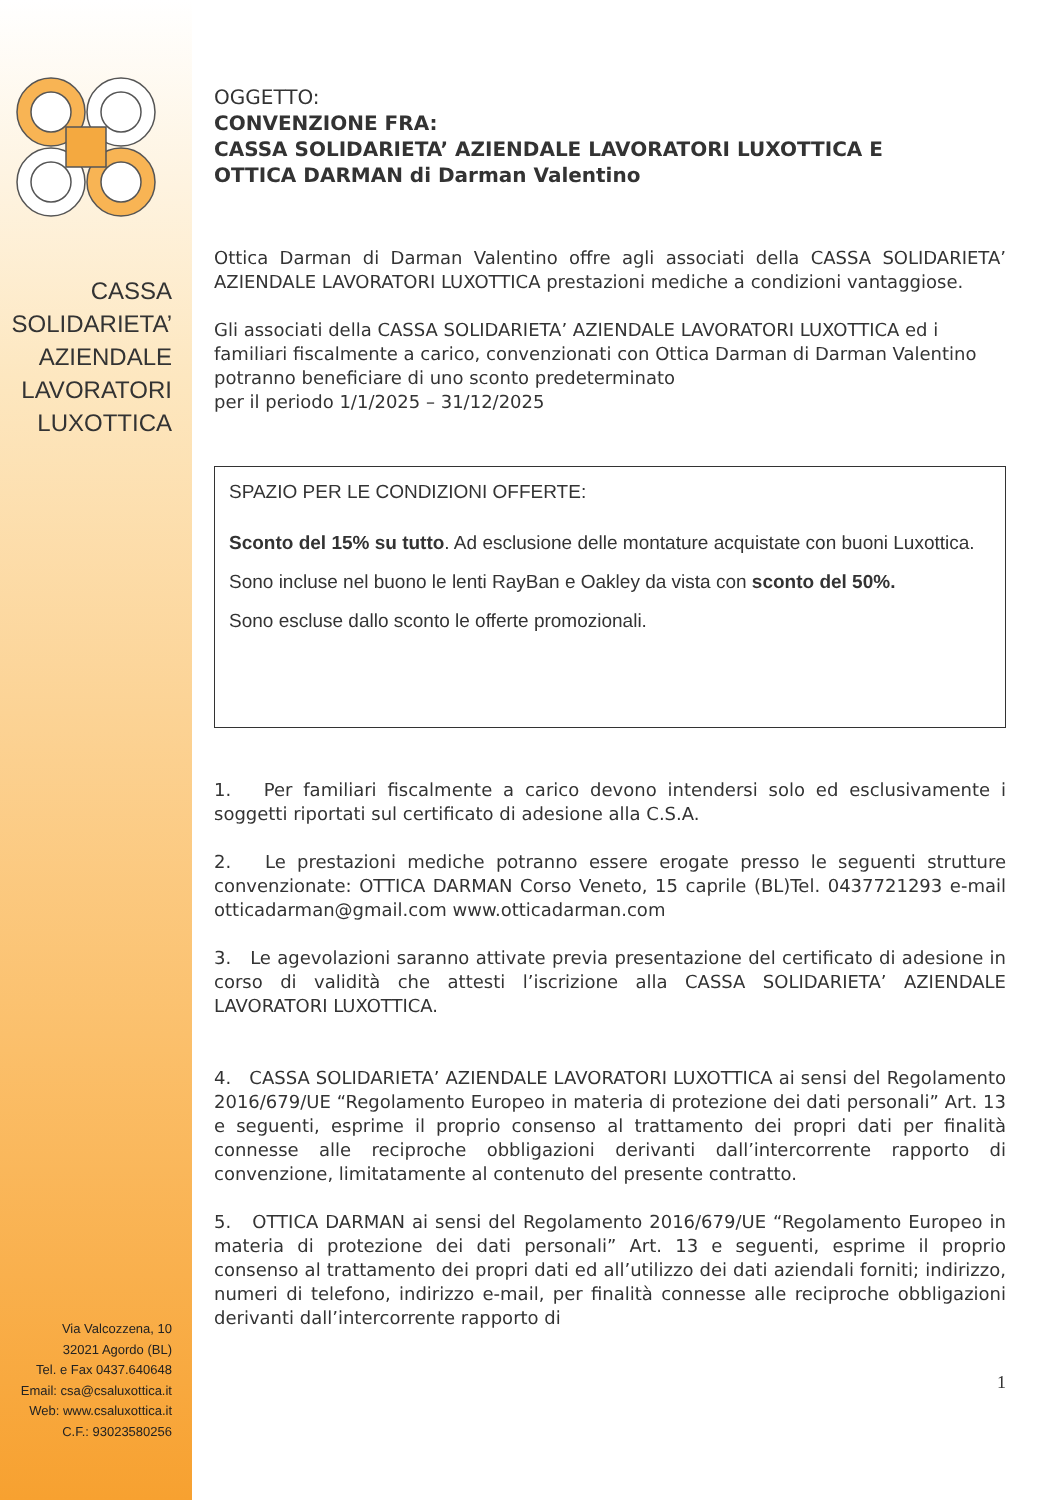CASSA
SOLIDARIETA’
AZIENDALE
LAVORATORI
LUXOTTICA
Via Valcozzena, 10
32021 Agordo (BL)
Tel. e Fax 0437.640648
Email: csa@csaluxottica.it
Web: www.csaluxottica.it
C.F.: 93023580256
OGGETTO:
CONVENZIONE FRA:
CASSA SOLIDARIETA’ AZIENDALE LAVORATORI LUXOTTICA E
OTTICA DARMAN di Darman Valentino
Ottica Darman di Darman Valentino offre agli associati della CASSA SOLIDARIETA’ AZIENDALE LAVORATORI LUXOTTICA prestazioni mediche a condizioni vantaggiose.
Gli associati della CASSA SOLIDARIETA’ AZIENDALE LAVORATORI LUXOTTICA ed i familiari fiscalmente a carico, convenzionati con Ottica Darman di Darman Valentino potranno beneficiare di uno sconto predeterminato
per il periodo 1/1/2025 – 31/12/2025
SPAZIO PER LE CONDIZIONI OFFERTE:
Sconto del 15% su tutto. Ad esclusione delle montature acquistate con buoni Luxottica.
Sono incluse nel buono le lenti RayBan e Oakley da vista con sconto del 50%.
Sono escluse dallo sconto le offerte promozionali.
1. Per familiari fiscalmente a carico devono intendersi solo ed esclusivamente i soggetti riportati sul certificato di adesione alla C.S.A.
2. Le prestazioni mediche potranno essere erogate presso le seguenti strutture convenzionate: OTTICA DARMAN Corso Veneto, 15 caprile (BL)Tel. 0437721293 e-mail otticadarman@gmail.com www.otticadarman.com
3. Le agevolazioni saranno attivate previa presentazione del certificato di adesione in corso di validità che attesti l’iscrizione alla CASSA SOLIDARIETA’ AZIENDALE LAVORATORI LUXOTTICA.
4. CASSA SOLIDARIETA’ AZIENDALE LAVORATORI LUXOTTICA ai sensi del Regolamento 2016/679/UE “Regolamento Europeo in materia di protezione dei dati personali” Art. 13 e seguenti, esprime il proprio consenso al trattamento dei propri dati per finalità connesse alle reciproche obbligazioni derivanti dall’intercorrente rapporto di convenzione, limitatamente al contenuto del presente contratto.
5. OTTICA DARMAN ai sensi del Regolamento 2016/679/UE “Regolamento Europeo in materia di protezione dei dati personali” Art. 13 e seguenti, esprime il proprio consenso al trattamento dei propri dati ed all’utilizzo dei dati aziendali forniti; indirizzo, numeri di telefono, indirizzo e-mail, per finalità connesse alle reciproche obbligazioni derivanti dall’intercorrente rapporto di
1